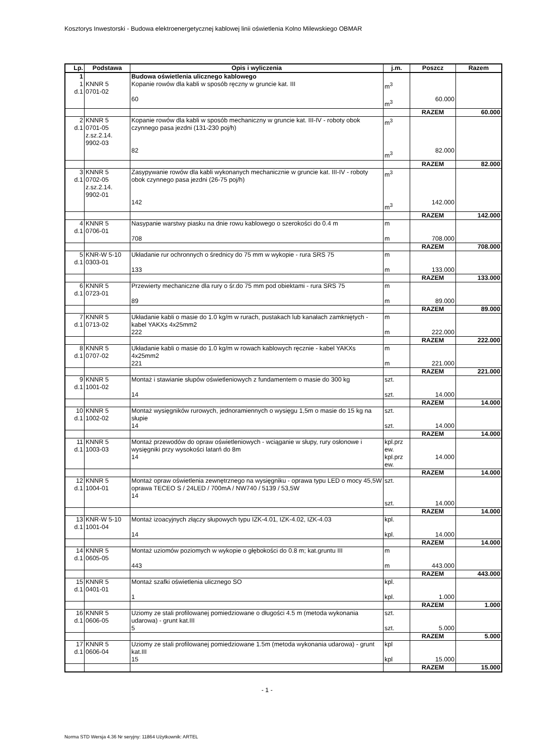Kosztorys Inwestorski - Budowa elektroenergetycznej kablowej linii oświetlenia Kolno Milewskiego OBMAR
| Lp. | Podstawa | Opis i wyliczenia | j.m. | Poszcz | Razem |
| --- | --- | --- | --- | --- | --- |
| 1 | | Budowa oświetlenia ulicznego kablowego | | | |
| 1 d.1 | KNNR 5 0701-02 | Kopanie rowów dla kabli w sposób ręczny w gruncie kat. III 60 | m<sup>3</sup> m<sup>3</sup> | 60.000 | |
| | | | | RAZEM | 60.000 |
| 2 d.1 | KNNR 5 0701-05 z.sz.2.14. 9902-03 | Kopanie rowów dla kabli w sposób mechaniczny w gruncie kat. III-IV - roboty obok czynnego pasa jezdni (131-230 poj/h) 82 | m<sup>3</sup> m<sup>3</sup> | 82.000 | |
| | | | | RAZEM | 82.000 |
| 3 d.1 | KNNR 5 0702-05 z.sz.2.14. 9902-01 | Zasypywanie rowów dla kabli wykonanych mechanicznie w gruncie kat. III-IV - roboty obok czynnego pasa jezdni (26-75 poj/h) 142 | m<sup>3</sup> m<sup>3</sup> | 142.000 | |
| | | | | RAZEM | 142.000 |
| 4 d.1 | KNNR 5 0706-01 | Nasypanie warstwy piasku na dnie rowu kablowego o szerokości do 0.4 m 708 | m m | 708.000 | |
| | | | | RAZEM | 708.000 |
| 5 d.1 | KNR-W 5-10 0303-01 | Układanie rur ochronnych o średnicy do 75 mm w wykopie - rura SRS 75 133 | m m | 133.000 | |
| | | | | RAZEM | 133.000 |
| 6 d.1 | KNNR 5 0723-01 | Przewierty mechaniczne dla rury o śr.do 75 mm pod obiektami - rura SRS 75 89 | m m | 89.000 | |
| | | | | RAZEM | 89.000 |
| 7 d.1 | KNNR 5 0713-02 | Układanie kabli o masie do 1.0 kg/m w rurach, pustakach lub kanałach zamkniętych - kabel YAKXs 4x25mm2 222 | m m | 222.000 | |
| | | | | RAZEM | 222.000 |
| 8 d.1 | KNNR 5 0707-02 | Układanie kabli o masie do 1.0 kg/m w rowach kablowych ręcznie - kabel YAKXs 4x25mm2 221 | m m | 221.000 | |
| | | | | RAZEM | 221.000 |
| 9 d.1 | KNNR 5 1001-02 | Montaż i stawianie słupów oświetleniowych z fundamentem o masie do 300 kg 14 | szt. szt. | 14.000 | |
| | | | | RAZEM | 14.000 |
| 10 d.1 | KNNR 5 1002-02 | Montaż wysięgników rurowych, jednoramiennych o wysięgu 1,5m o masie do 15 kg na słupie 14 | szt. szt. | 14.000 | |
| | | | | RAZEM | 14.000 |
| 11 d.1 | KNNR 5 1003-03 | Montaż przewodów do opraw oświetleniowych - wciąganie w słupy, rury osłonowe i wysięgniki przy wysokości latarń do 8m 14 | kpl.prz ew. kpl.prz ew. | 14.000 | |
| | | | | RAZEM | 14.000 |
| 12 d.1 | KNNR 5 1004-01 | Montaż opraw oświetlenia zewnętrznego na wysięgniku - oprawa typu LED o mocy 45,5W oprawa TECEO S / 24LED / 700mA / NW740 / 5139 / 53,5W 14 | szt. szt. | 14.000 | |
| | | | | RAZEM | 14.000 |
| 13 d.1 | KNR-W 5-10 1001-04 | Montaż izoacyjnych złączy słupowych typu IZK-4.01, IZK-4.02, IZK-4.03 14 | kpl. kpl. | 14.000 | |
| | | | | RAZEM | 14.000 |
| 14 d.1 | KNNR 5 0605-05 | Montaż uziomów poziomych w wykopie o głębokości do 0.8 m; kat.gruntu III 443 | m m | 443.000 | |
| | | | | RAZEM | 443.000 |
| 15 d.1 | KNNR 5 0401-01 | Montaż szafki oświetlenia ulicznego SO 1 | kpl. kpl. | 1.000 | |
| | | | | RAZEM | 1.000 |
| 16 d.1 | KNNR 5 0606-05 | Uziomy ze stali profilowanej pomiedziowane o długości 4.5 m (metoda wykonania udarowa) - grunt kat.III 5 | szt. szt. | 5.000 | |
| | | | | RAZEM | 5.000 |
| 17 d.1 | KNNR 5 0606-04 | Uziomy ze stali profilowanej pomiedziowane 1.5m (metoda wykonania udarowa) - grunt kat.III 15 | kpl kpl | 15.000 | |
| | | | | RAZEM | 15.000 |
- 1 -
Norma STD Wersja 4.36 Nr seryjny: 11864 Użytkownik: ARTEL